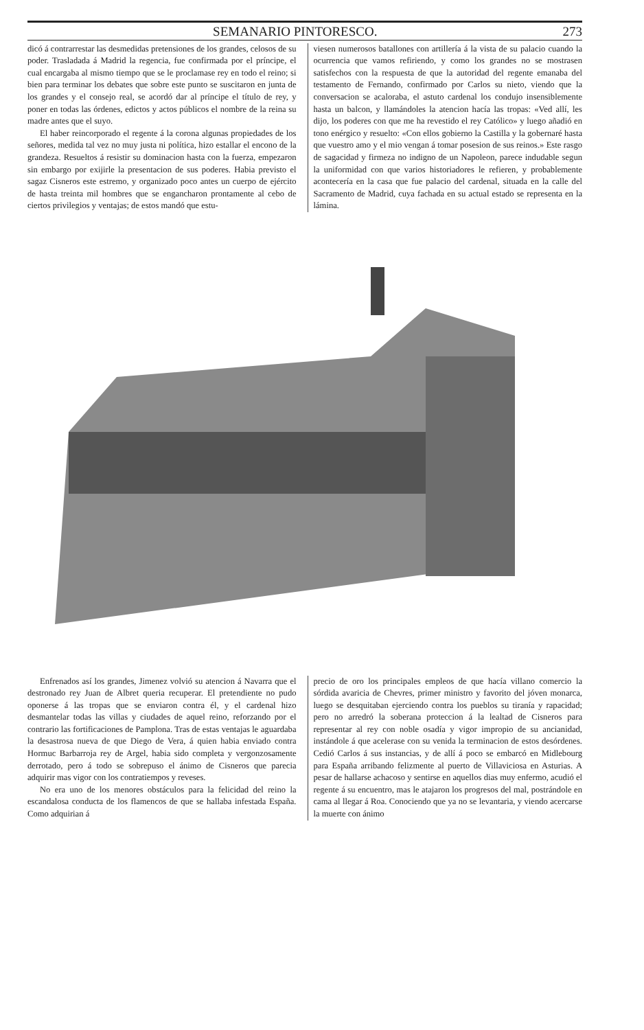SEMANARIO PINTORESCO. 273
dicó á contrarrestar las desmedidas pretensiones de los grandes, celosos de su poder. Trasladada á Madrid la regencia, fue confirmada por el príncipe, el cual encargaba al mismo tiempo que se le proclamase rey en todo el reino; si bien para terminar los debates que sobre este punto se suscitaron en junta de los grandes y el consejo real, se acordó dar al príncipe el título de rey, y poner en todas las órdenes, edictos y actos públicos el nombre de la reina su madre antes que el suyo.
El haber reincorporado el regente á la corona algunas propiedades de los señores, medida tal vez no muy justa ni política, hizo estallar el encono de la grandeza. Resueltos á resistir su dominacion hasta con la fuerza, empezaron sin embargo por exijirle la presentacion de sus poderes. Habia previsto el sagaz Cisneros este estremo, y organizado poco antes un cuerpo de ejército de hasta treinta mil hombres que se engancharon prontamente al cebo de ciertos privilegios y ventajas; de estos mandó que estu-
viesen numerosos batallones con artillería á la vista de su palacio cuando la ocurrencia que vamos refiriendo, y como los grandes no se mostrasen satisfechos con la respuesta de que la autoridad del regente emanaba del testamento de Fernando, confirmado por Carlos su nieto, viendo que la conversacion se acaloraba, el astuto cardenal los condujo insensiblemente hasta un balcon, y llamándoles la atencion hacía las tropas: «Ved allí, les dijo, los poderes con que me ha revestido el rey Católico» y luego añadió en tono enérgico y resuelto: «Con ellos gobierno la Castilla y la gobernaré hasta que vuestro amo y el mio vengan á tomar posesion de sus reinos.» Este rasgo de sagacidad y firmeza no indigno de un Napoleon, parece indudable segun la uniformidad con que varios historiadores le refieren, y probablemente acontecería en la casa que fue palacio del cardenal, situada en la calle del Sacramento de Madrid, cuya fachada en su actual estado se representa en la lámina.
Enfrenados así los grandes, Jimenez volvió su atencion á Navarra que el destronado rey Juan de Albret queria recuperar. El pretendiente no pudo oponerse á las tropas que se enviaron contra él, y el cardenal hizo desmantelar todas las villas y ciudades de aquel reino, reforzando por el contrario las fortificaciones de Pamplona. Tras de estas ventajas le aguardaba la desastrosa nueva de que Diego de Vera, á quien habia enviado contra Hormuc Barbarroja rey de Argel, habia sido completa y vergonzosamente derrotado, pero á todo se sobrepuso el ánimo de Cisneros que parecia adquirir mas vigor con los contratiempos y reveses.
No era uno de los menores obstáculos para la felicidad del reino la escandalosa conducta de los flamencos de que se hallaba infestada España. Como adquirian á
precio de oro los principales empleos de que hacía villano comercio la sórdida avaricia de Chevres, primer ministro y favorito del jóven monarca, luego se desquitaban ejerciendo contra los pueblos su tiranía y rapacidad; pero no arredró la soberana proteccion á la lealtad de Cisneros para representar al rey con noble osadía y vigor impropio de su ancianidad, instándole á que acelerase con su venida la terminacion de estos desórdenes. Cedió Carlos á sus instancias, y de allí á poco se embarcó en Midlebourg para España arribando felizmente al puerto de Villaviciosa en Asturias. A pesar de hallarse achacoso y sentirse en aquellos dias muy enfermo, acudió el regente á su encuentro, mas le atajaron los progresos del mal, postrándole en cama al llegar á Roa. Conociendo que ya no se levantaria, y viendo acercarse la muerte con ánimo